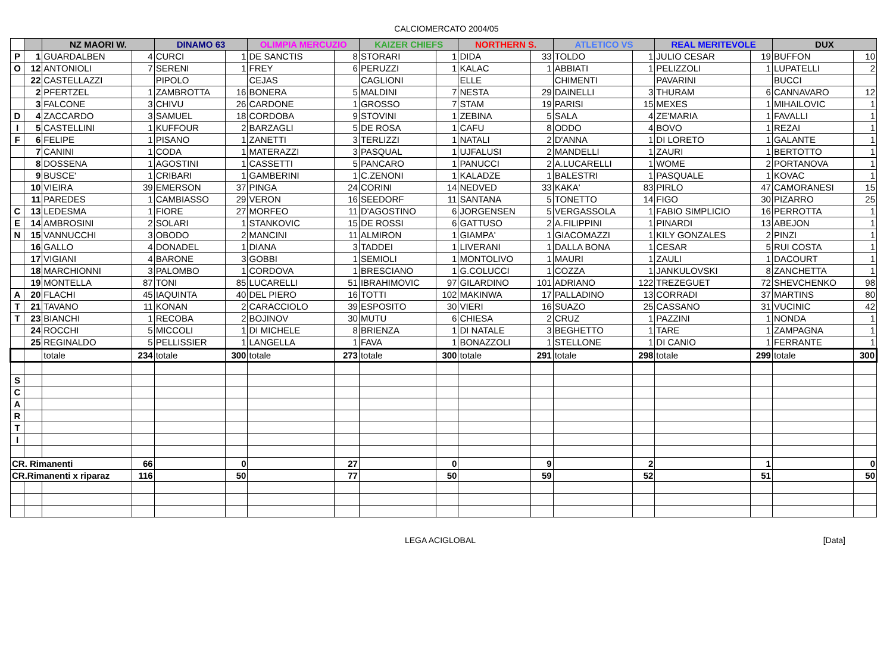CALCIOMERCATO 2004/05
| | | NZ MAORI W. | | DINAMO 63 | | OLIMPIA MERCUZIO | | KAIZER CHIEFS | | NORTHERN S. | | ATLETICO VS | | REAL MERITEVOLE | | DUX | |
| P | 1 | GUARDALBEN | 4 | CURCI | 1 | DE SANCTIS | 8 | STORARI | 1 | DIDA | 33 | TOLDO | 1 | JULIO CESAR | 19 | BUFFON | 10 |
| O | 12 | ANTONIOLI | 7 | SERENI | 1 | FREY | 6 | PERUZZI | 1 | KALAC | 1 | ABBIATI | 1 | PELIZZOLI | 1 | LUPATELLI | 2 |
| | 22 | CASTELLAZZI | | PIPOLO | | CEJAS | | CAGLIONI | | ELLE | | CHIMENTI | | PAVARINI | | BUCCI | |
| | 2 | PFERTZEL | 1 | ZAMBROTTA | 16 | BONERA | 5 | MALDINI | 7 | NESTA | 29 | DAINELLI | 3 | THURAM | 6 | CANNAVARO | 12 |
| | 3 | FALCONE | 3 | CHIVU | 26 | CARDONE | 1 | GROSSO | 7 | STAM | 19 | PARISI | 15 | MEXES | 1 | MIHAILOVIC | 1 |
| D | 4 | ZACCARDO | 3 | SAMUEL | 18 | CORDOBA | 9 | STOVINI | 1 | ZEBINA | 5 | SALA | 4 | ZE'MARIA | 1 | FAVALLI | 1 |
| I | 5 | CASTELLINI | 1 | KUFFOUR | 2 | BARZAGLI | 5 | DE ROSA | 1 | CAFU | 8 | ODDO | 4 | BOVO | 1 | REZAI | 1 |
| F | 6 | FELIPE | 1 | PISANO | 1 | ZANETTI | 3 | TERLIZZI | 1 | NATALI | 2 | D'ANNA | 1 | DI LORETO | 1 | GALANTE | 1 |
| | 7 | CANINI | 1 | CODA | 1 | MATERAZZI | 3 | PASQUAL | 1 | UJFALUSI | 2 | MANDELLI | 1 | ZAURI | 1 | BERTOTTO | 1 |
| | 8 | DOSSENA | 1 | AGOSTINI | 1 | CASSETTI | 5 | PANCARO | 1 | PANUCCI | 2 | A.LUCARELLI | 1 | WOME | 2 | PORTANOVA | 1 |
| | 9 | BUSCE' | 1 | CRIBARI | 1 | GAMBERINI | 1 | C.ZENONI | 1 | KALADZE | 1 | BALESTRI | 1 | PASQUALE | 1 | KOVAC | 1 |
| | 10 | VIEIRA | 39 | EMERSON | 37 | PINGA | 24 | CORINI | 14 | NEDVED | 33 | KAKA' | 83 | PIRLO | 47 | CAMORANESI | 15 |
| | 11 | PAREDES | 1 | CAMBIASSO | 29 | VERON | 16 | SEEDORF | 11 | SANTANA | 5 | TONETTO | 14 | FIGO | 30 | PIZARRO | 25 |
| C | 13 | LEDESMA | 1 | FIORE | 27 | MORFEO | 11 | D'AGOSTINO | 6 | JORGENSEN | 5 | VERGASSOLA | 1 | FABIO SIMPLICIO | 16 | PERROTTA | 1 |
| E | 14 | AMBROSINI | 2 | SOLARI | 1 | STANKOVIC | 15 | DE ROSSI | 6 | GATTUSO | 2 | A.FILIPPINI | 1 | PINARDI | 13 | ABEJON | 1 |
| N | 15 | VANNUCCHI | 3 | OBODO | 2 | MANCINI | 11 | ALMIRON | 1 | GIAMPA' | 1 | GIACOMAZZI | 1 | KILY GONZALES | 2 | PINZI | 1 |
| | 16 | GALLO | 4 | DONADEL | 1 | DIANA | 3 | TADDEI | 1 | LIVERANI | 1 | DALLA BONA | 1 | CESAR | 5 | RUI COSTA | 1 |
| | 17 | VIGIANI | 4 | BARONE | 3 | GOBBI | 1 | SEMIOLI | 1 | MONTOLIVO | 1 | MAURI | 1 | ZAULI | 1 | DACOURT | 1 |
| | 18 | MARCHIONNI | 3 | PALOMBO | 1 | CORDOVA | 1 | BRESCIANO | 1 | G.COLUCCI | 1 | COZZA | 1 | JANKULOVSKI | 8 | ZANCHETTA | 1 |
| | 19 | MONTELLA | 87 | TONI | 85 | LUCARELLI | 51 | IBRAHIMOVIC | 97 | GILARDINO | 101 | ADRIANO | 122 | TREZEGUET | 72 | SHEVCHENKO | 98 |
| A | 20 | FLACHI | 45 | IAQUINTA | 40 | DEL PIERO | 16 | TOTTI | 102 | MAKINWA | 17 | PALLADINO | 13 | CORRADI | 37 | MARTINS | 80 |
| T | 21 | TAVANO | 11 | KONAN | 2 | CARACCIOLO | 39 | ESPOSITO | 30 | VIERI | 16 | SUAZO | 25 | CASSANO | 31 | VUCINIC | 42 |
| T | 23 | BIANCHI | 1 | RECOBA | 2 | BOJINOV | 30 | MUTU | 6 | CHIESA | 2 | CRUZ | 1 | PAZZINI | 1 | NONDA | 1 |
| | 24 | ROCCHI | 5 | MICCOLI | 1 | DI MICHELE | 8 | BRIENZA | 1 | DI NATALE | 3 | BEGHETTO | 1 | TARE | 1 | ZAMPAGNA | 1 |
| | 25 | REGINALDO | 5 | PELLISSIER | 1 | LANGELLA | 1 | FAVA | 1 | BONAZZOLI | 1 | STELLONE | 1 | DI CANIO | 1 | FERRANTE | 1 |
| | | totale | 234 | totale | 300 | totale | 273 | totale | 300 | totale | 291 | totale | 298 | totale | 299 | totale | 300 |
| S | | | | | | | | | | | | | | | | | |
| C | | | | | | | | | | | | | | | | | |
| A | | | | | | | | | | | | | | | | | |
| R | | | | | | | | | | | | | | | | | |
| T | | | | | | | | | | | | | | | | | |
| I | | | | | | | | | | | | | | | | | |
| CR. Rimanenti | | | 66 | | 0 | | 27 | | 0 | | 9 | | 2 | | 1 | | 0 |
| CR.Rimanenti x riparaz | | | 116 | | 50 | | 77 | | 50 | | 59 | | 52 | | 51 | | 50 |
LEGA ACIGLOBAL [Data]